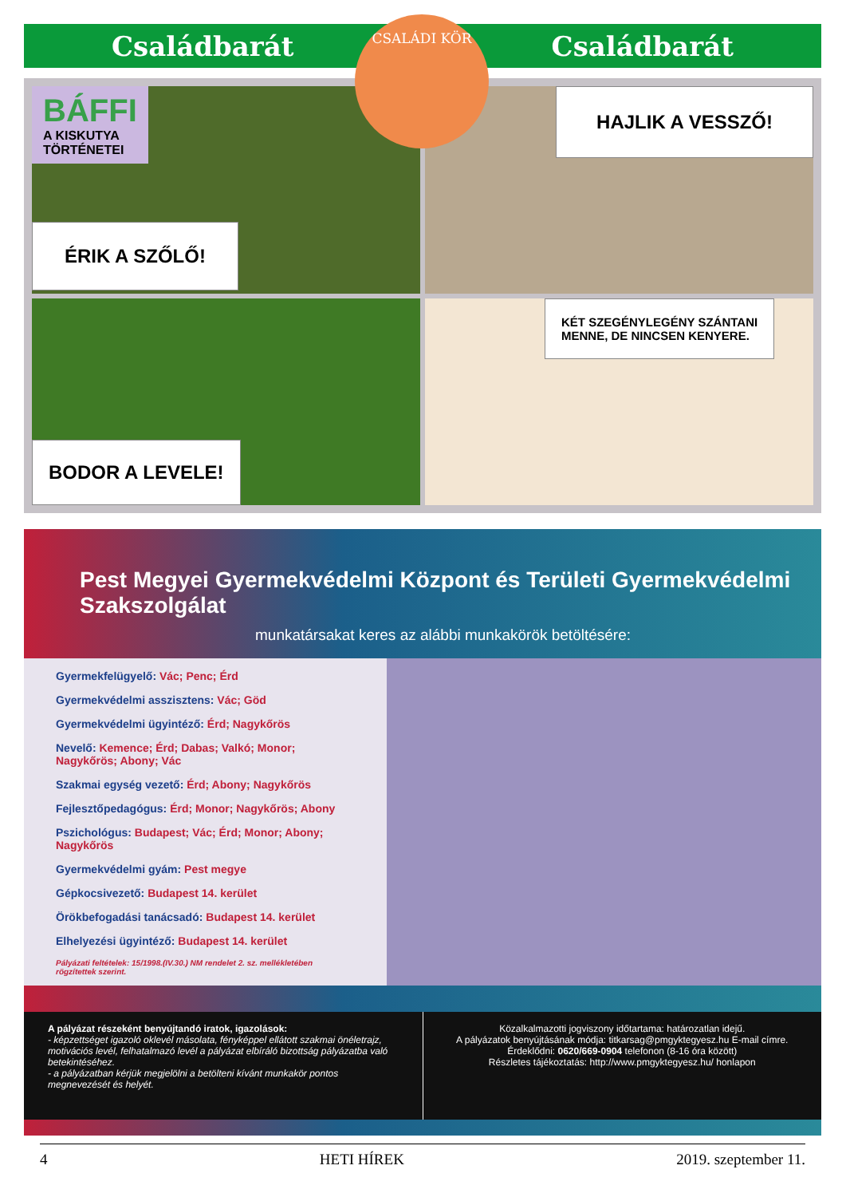Családbarát Családbarát
BÁFFI
A KISKUTYA
TÖRTÉNETEI
ÉRIK A SZŐLŐ!
HAJLIK A VESSZŐ!
BODOR A LEVELE!
KÉT SZEGÉNYLEGÉNY SZÁNTANI
MENNE, DE NINCSEN KENYERE.
CSALÁDI KÖR
Pest Megyei Gyermekvédelmi Központ és Területi Gyermekvédelmi Szakszolgálat
munkatársakat keres az alábbi munkakörök betöltésére:
Gyermekfelügyelő: Vác; Penc; Érd
Gyermekvédelmi asszisztens: Vác; Göd
Gyermekvédelmi ügyintéző: Érd; Nagykőrös
Nevelő: Kemence; Érd; Dabas; Valkó; Monor; Nagykőrös; Abony; Vác
Szakmai egység vezető: Érd; Abony; Nagykőrös
Fejlesztőpedagógus: Érd; Monor; Nagykőrös; Abony
Pszichológus: Budapest; Vác; Érd; Monor; Abony; Nagykőrös
Gyermekvédelmi gyám: Pest megye
Gépkocsivezető: Budapest 14. kerület
Örökbefogadási tanácsadó: Budapest 14. kerület
Elhelyezési ügyintéző: Budapest 14. kerület
Pályázati feltételek: 15/1998.(IV.30.) NM rendelet 2. sz. mellékletében rögzítettek szerint.
A pályázat részeként benyújtandó iratok, igazolások:
- képzettséget igazoló oklevél másolata, fényképpel ellátott szakmai önéletrajz, motivációs levél, felhatalmazó levél a pályázat elbíráló bizottság pályázatba való betekintéséhez.
- a pályázatban kérjük megjelölni a betölteni kívánt munkakör pontos megnevezését és helyét.
Közalkalmazotti jogviszony időtartama: határozatlan idejű.
A pályázatok benyújtásának módja: titkarsag@pmgyktegyesz.hu E-mail címre.
Érdeklődni: 0620/669-0904 telefonon (8-16 óra között)
Részletes tájékoztatás: http://www.pmgyktegyesz.hu/ honlapon
4 HETI HÍREK 2019. szeptember 11.